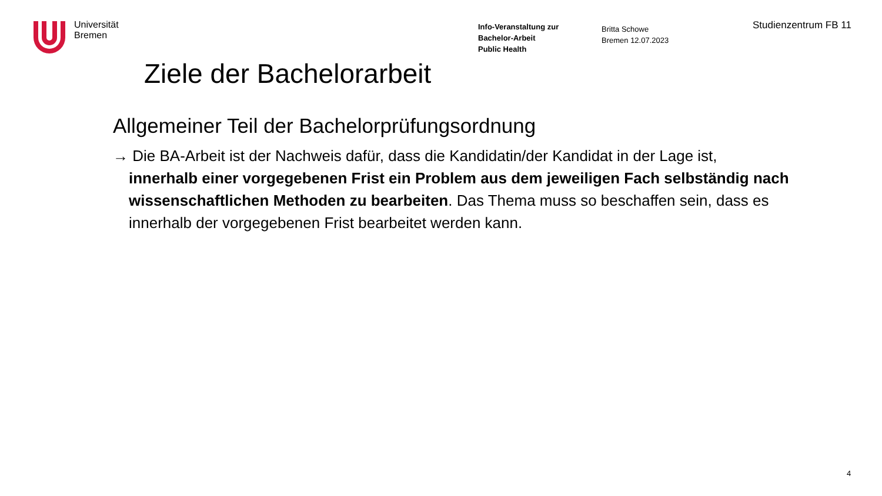Universität
Bremen
Info-Veranstaltung zur
Bachelor-Arbeit
Public Health
Britta Schowe
Bremen 12.07.2023
Studienzentrum FB 11
Ziele der Bachelorarbeit
Allgemeiner Teil der Bachelorprüfungsordnung
→ Die BA-Arbeit ist der Nachweis dafür, dass die Kandidatin/der Kandidat in der Lage ist, innerhalb einer vorgegebenen Frist ein Problem aus dem jeweiligen Fach selbständig nach wissenschaftlichen Methoden zu bearbeiten. Das Thema muss so beschaffen sein, dass es innerhalb der vorgegebenen Frist bearbeitet werden kann.
4